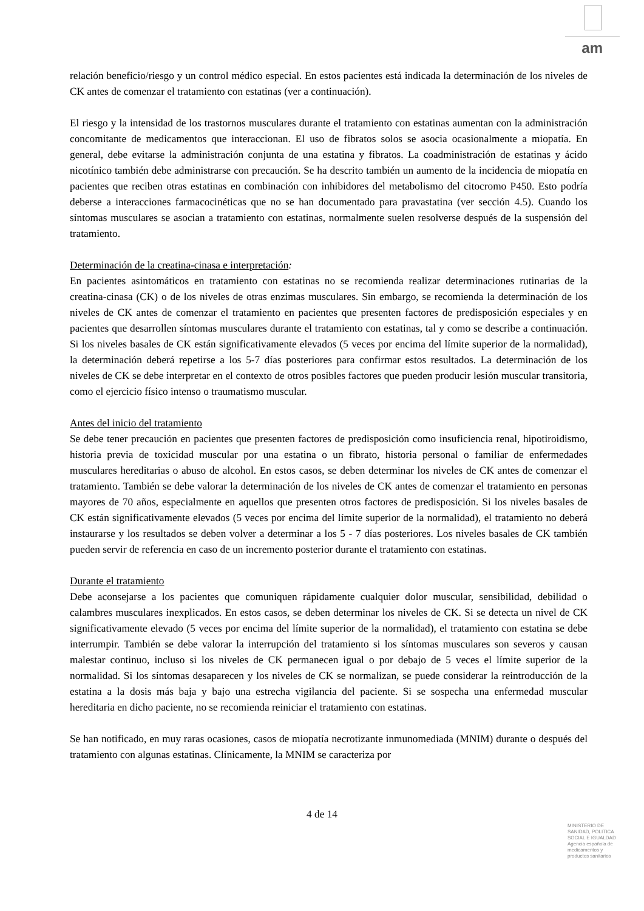am
relación beneficio/riesgo y un control médico especial. En estos pacientes está indicada la determinación de los niveles de CK antes de comenzar el tratamiento con estatinas (ver a continuación).
El riesgo y la intensidad de los trastornos musculares durante el tratamiento con estatinas aumentan con la administración concomitante de medicamentos que interaccionan. El uso de fibratos solos se asocia ocasionalmente a miopatía. En general, debe evitarse la administración conjunta de una estatina y fibratos. La coadministración de estatinas y ácido nicotínico también debe administrarse con precaución. Se ha descrito también un aumento de la incidencia de miopatía en pacientes que reciben otras estatinas en combinación con inhibidores del metabolismo del citocromo P450. Esto podría deberse a interacciones farmacocinéticas que no se han documentado para pravastatina (ver sección 4.5). Cuando los síntomas musculares se asocian a tratamiento con estatinas, normalmente suelen resolverse después de la suspensión del tratamiento.
Determinación de la creatina-cinasa e interpretación:
En pacientes asintomáticos en tratamiento con estatinas no se recomienda realizar determinaciones rutinarias de la creatina-cinasa (CK) o de los niveles de otras enzimas musculares. Sin embargo, se recomienda la determinación de los niveles de CK antes de comenzar el tratamiento en pacientes que presenten factores de predisposición especiales y en pacientes que desarrollen síntomas musculares durante el tratamiento con estatinas, tal y como se describe a continuación. Si los niveles basales de CK están significativamente elevados (5 veces por encima del límite superior de la normalidad), la determinación deberá repetirse a los 5-7 días posteriores para confirmar estos resultados. La determinación de los niveles de CK se debe interpretar en el contexto de otros posibles factores que pueden producir lesión muscular transitoria, como el ejercicio físico intenso o traumatismo muscular.
Antes del inicio del tratamiento
Se debe tener precaución en pacientes que presenten factores de predisposición como insuficiencia renal, hipotiroidismo, historia previa de toxicidad muscular por una estatina o un fibrato, historia personal o familiar de enfermedades musculares hereditarias o abuso de alcohol. En estos casos, se deben determinar los niveles de CK antes de comenzar el tratamiento. También se debe valorar la determinación de los niveles de CK antes de comenzar el tratamiento en personas mayores de 70 años, especialmente en aquellos que presenten otros factores de predisposición. Si los niveles basales de CK están significativamente elevados (5 veces por encima del límite superior de la normalidad), el tratamiento no deberá instaurarse y los resultados se deben volver a determinar a los 5 - 7 días posteriores. Los niveles basales de CK también pueden servir de referencia en caso de un incremento posterior durante el tratamiento con estatinas.
Durante el tratamiento
Debe aconsejarse a los pacientes que comuniquen rápidamente cualquier dolor muscular, sensibilidad, debilidad o calambres musculares inexplicados. En estos casos, se deben determinar los niveles de CK. Si se detecta un nivel de CK significativamente elevado (5 veces por encima del límite superior de la normalidad), el tratamiento con estatina se debe interrumpir. También se debe valorar la interrupción del tratamiento si los síntomas musculares son severos y causan malestar continuo, incluso si los niveles de CK permanecen igual o por debajo de 5 veces el límite superior de la normalidad. Si los síntomas desaparecen y los niveles de CK se normalizan, se puede considerar la reintroducción de la estatina a la dosis más baja y bajo una estrecha vigilancia del paciente. Si se sospecha una enfermedad muscular hereditaria en dicho paciente, no se recomienda reiniciar el tratamiento con estatinas.
Se han notificado, en muy raras ocasiones, casos de miopatía necrotizante inmunomediada (MNIM) durante o después del tratamiento con algunas estatinas. Clínicamente, la MNIM se caracteriza por
4 de 14
MINISTERIO DE
SANIDAD, POLITICA
SOCIAL E IGUALDAD
Agencia española de
medicamentos y
productos sanitarios